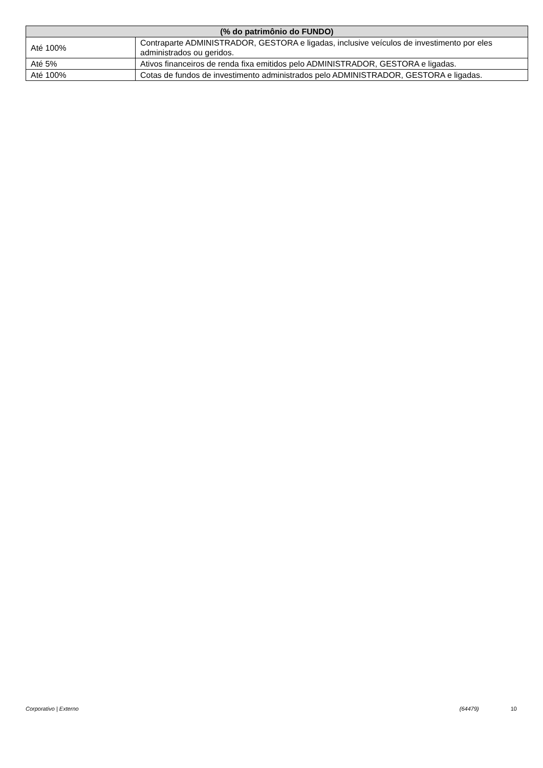| (% do patrimônio do FUNDO) | |
| --- | --- |
| Até 100% | Contraparte ADMINISTRADOR, GESTORA e ligadas, inclusive veículos de investimento por eles administrados ou geridos. |
| Até 5% | Ativos financeiros de renda fixa emitidos pelo ADMINISTRADOR, GESTORA e ligadas. |
| Até 100% | Cotas de fundos de investimento administrados pelo ADMINISTRADOR, GESTORA e ligadas. |
Corporativo | Externo (64479) 10